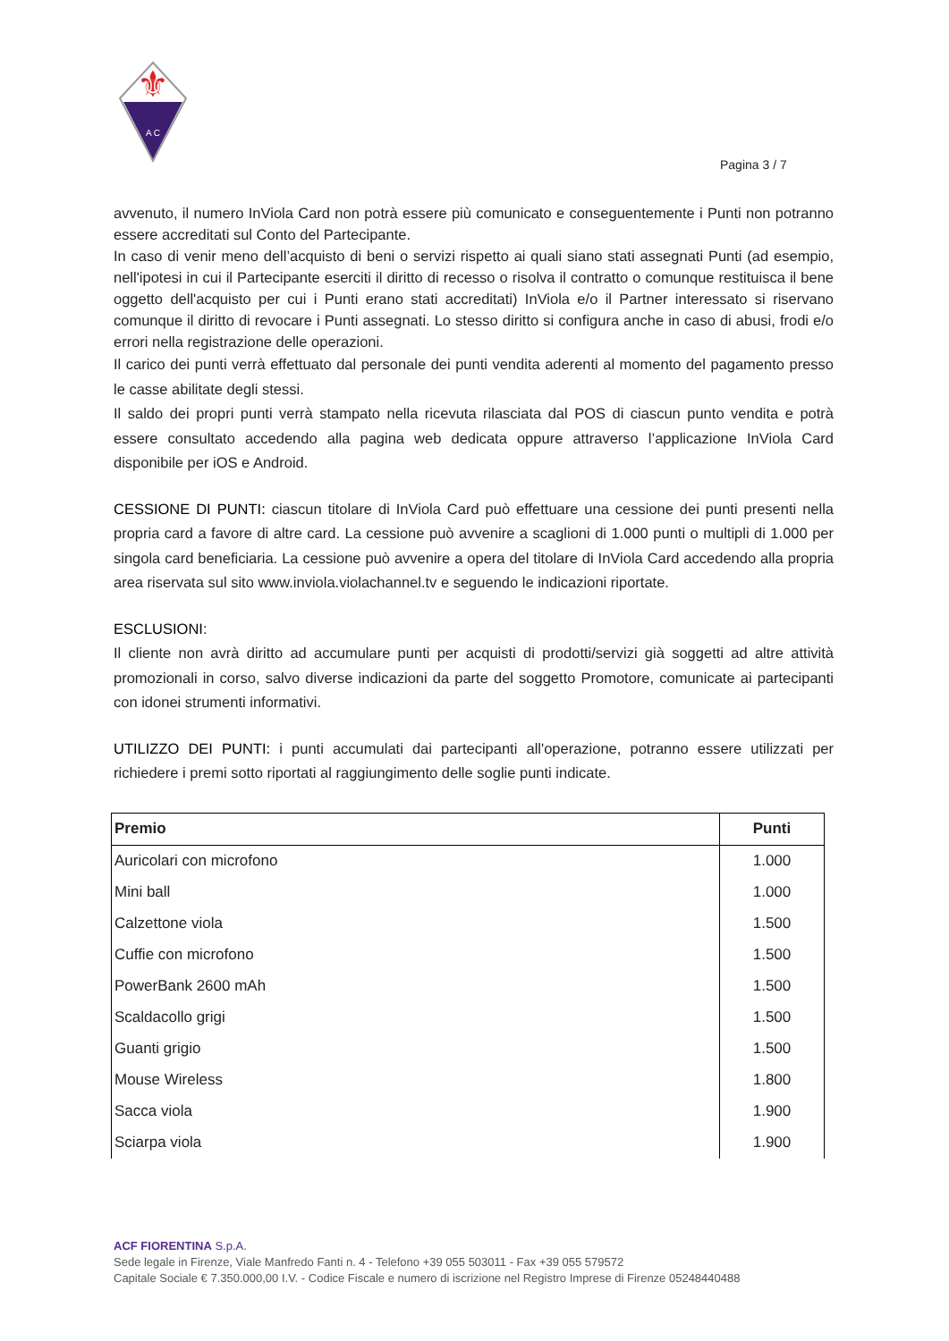⚜
A C
Pagina 3 / 7
avvenuto, il numero InViola Card non potrà essere più comunicato e conseguentemente i Punti non potranno essere accreditati sul Conto del Partecipante.
In caso di venir meno dell’acquisto di beni o servizi rispetto ai quali siano stati assegnati Punti (ad esempio, nell'ipotesi in cui il Partecipante eserciti il diritto di recesso o risolva il contratto o comunque restituisca il bene oggetto dell'acquisto per cui i Punti erano stati accreditati) InViola e/o il Partner interessato si riservano comunque il diritto di revocare i Punti assegnati. Lo stesso diritto si configura anche in caso di abusi, frodi e/o errori nella registrazione delle operazioni.
Il carico dei punti verrà effettuato dal personale dei punti vendita aderenti al momento del pagamento presso le casse abilitate degli stessi.
Il saldo dei propri punti verrà stampato nella ricevuta rilasciata dal POS di ciascun punto vendita e potrà essere consultato accedendo alla pagina web dedicata oppure attraverso l’applicazione InViola Card disponibile per iOS e Android.
CESSIONE DI PUNTI: ciascun titolare di InViola Card può effettuare una cessione dei punti presenti nella propria card a favore di altre card. La cessione può avvenire a scaglioni di 1.000 punti o multipli di 1.000 per singola card beneficiaria. La cessione può avvenire a opera del titolare di InViola Card accedendo alla propria area riservata sul sito www.inviola.violachannel.tv e seguendo le indicazioni riportate.
ESCLUSIONI:
Il cliente non avrà diritto ad accumulare punti per acquisti di prodotti/servizi già soggetti ad altre attività promozionali in corso, salvo diverse indicazioni da parte del soggetto Promotore, comunicate ai partecipanti con idonei strumenti informativi.
UTILIZZO DEI PUNTI: i punti accumulati dai partecipanti all'operazione, potranno essere utilizzati per richiedere i premi sotto riportati al raggiungimento delle soglie punti indicate.
| Premio | Punti |
| --- | --- |
| Auricolari con microfono | 1.000 |
| Mini ball | 1.000 |
| Calzettone viola | 1.500 |
| Cuffie con microfono | 1.500 |
| PowerBank 2600 mAh | 1.500 |
| Scaldacollo grigi | 1.500 |
| Guanti grigio | 1.500 |
| Mouse Wireless | 1.800 |
| Sacca viola | 1.900 |
| Sciarpa viola | 1.900 |
ACF FIORENTINA S.p.A.
Sede legale in Firenze, Viale Manfredo Fanti n. 4 - Telefono +39 055 503011 - Fax +39 055 579572
Capitale Sociale € 7.350.000,00 I.V. - Codice Fiscale e numero di iscrizione nel Registro Imprese di Firenze 05248440488